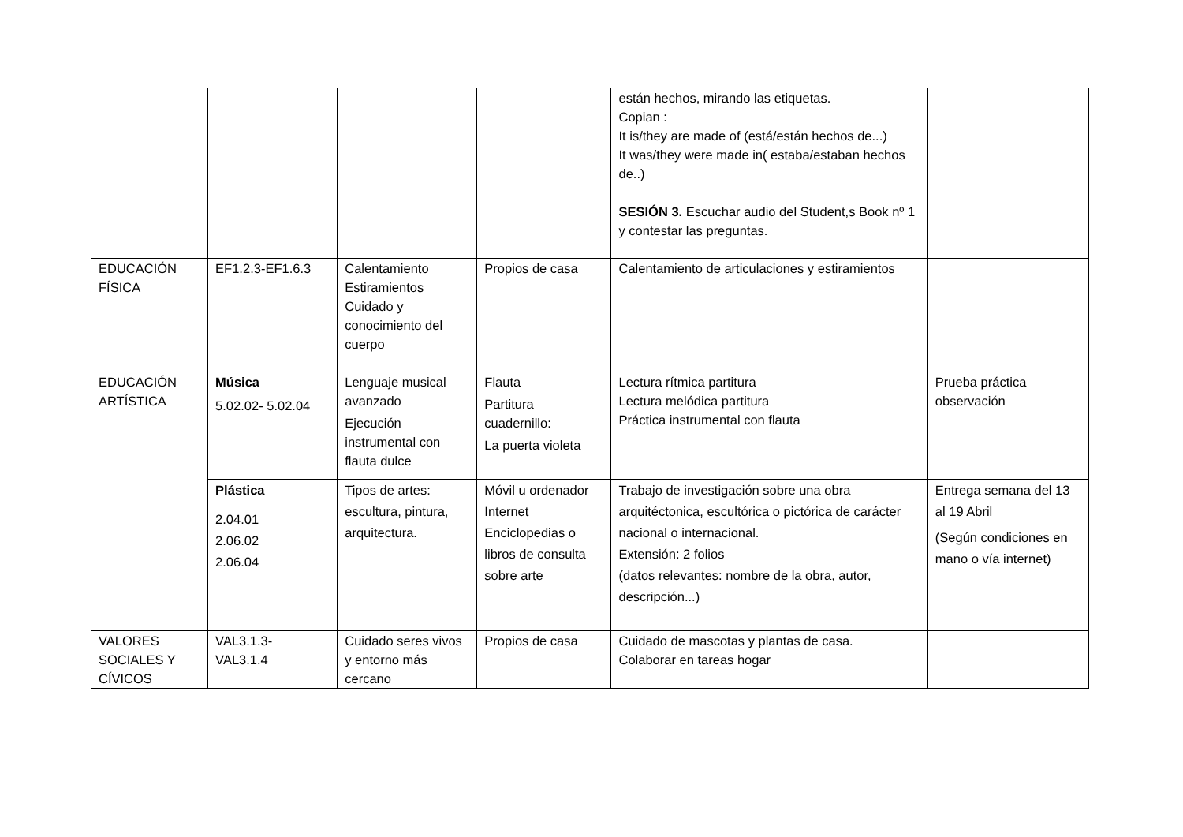| | | | | están hechos, mirando las etiquetas. Copian : It is/they are made of (está/están hechos de...) It was/they were made in( estaba/estaban hechos de..) SESIÓN 3. Escuchar audio del Student,s Book nº 1 y contestar las preguntas. | |
| EDUCACIÓN FÍSICA | EF1.2.3-EF1.6.3 | Calentamiento Estiramientos Cuidado y conocimiento del cuerpo | Propios de casa | Calentamiento de articulaciones y estiramientos | |
| EDUCACIÓN ARTÍSTICA | Música 5.02.02- 5.02.04 | Lenguaje musical avanzado Ejecución instrumental con flauta dulce | Flauta Partitura cuadernillo: La puerta violeta | Lectura rítmica partitura Lectura melódica partitura Práctica instrumental con flauta | Prueba práctica observación |
| | Plástica 2.04.01 2.06.02 2.06.04 | Tipos de artes: escultura, pintura, arquitectura. | Móvil u ordenador Internet Enciclopedias o libros de consulta sobre arte | Trabajo de investigación sobre una obra arquitéctonica, escultórica o pictórica de carácter nacional o internacional. Extensión: 2 folios (datos relevantes: nombre de la obra, autor, descripción...) | Entrega semana del 13 al 19 Abril (Según condiciones en mano o vía internet) |
| VALORES SOCIALES Y CÍVICOS | VAL3.1.3- VAL3.1.4 | Cuidado seres vivos y entorno más cercano | Propios de casa | Cuidado de mascotas y plantas de casa. Colaborar en tareas hogar | |